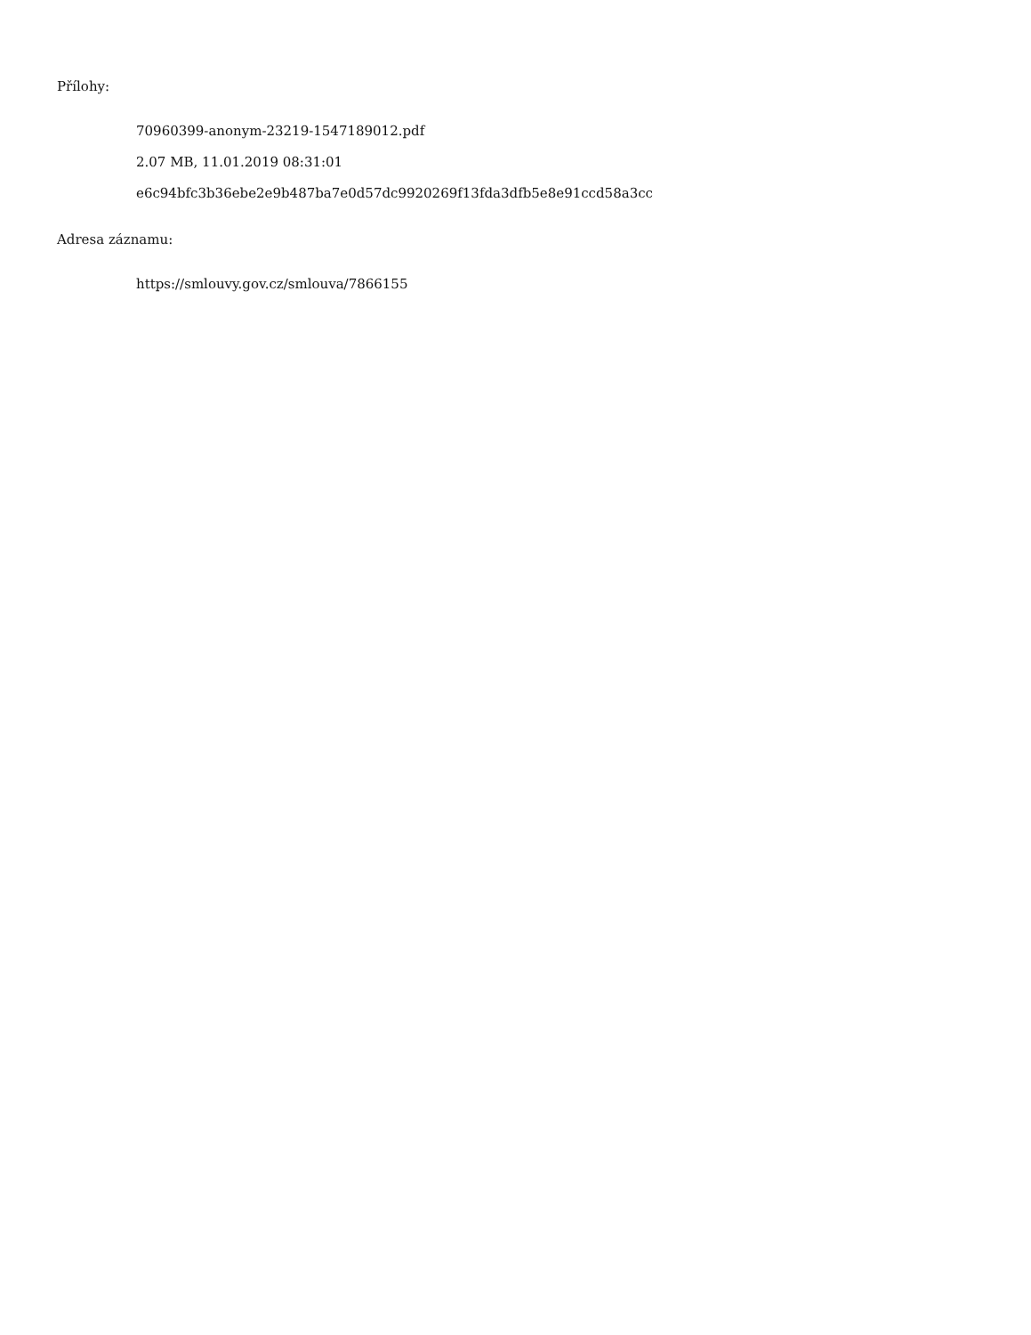Přílohy:
70960399-anonym-23219-1547189012.pdf
2.07 MB, 11.01.2019 08:31:01
e6c94bfc3b36ebe2e9b487ba7e0d57dc9920269f13fda3dfb5e8e91ccd58a3cc
Adresa záznamu:
https://smlouvy.gov.cz/smlouva/7866155